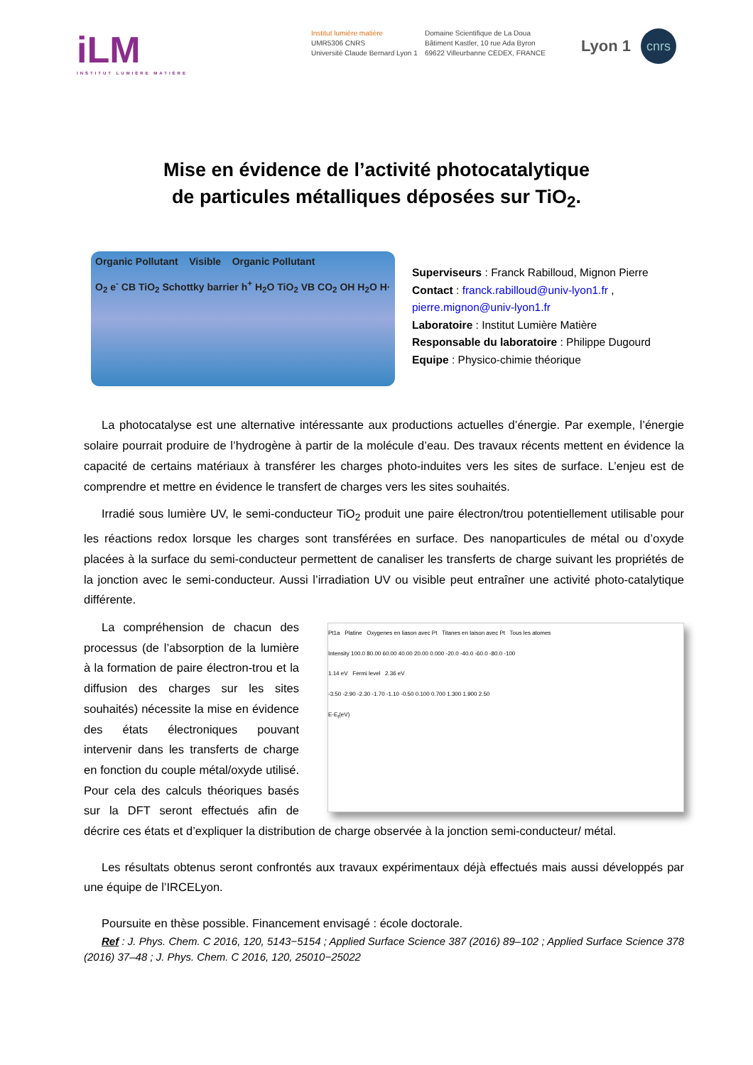iLM
INSTITUT LUMIÈRE MATIÈRE
Institut lumière matière
UMR5306 CNRS
Université Claude Bernard Lyon 1
Domaine Scientifique de La Doua
Bâtiment Kastler, 10 rue Ada Byron
69622 Villeurbanne CEDEX, FRANCE
Lyon 1
cnrs
Mise en évidence de l’activité photocatalytique
de particules métalliques déposées sur TiO<sub>2</sub>.
Organic Pollutant Visible Organic Pollutant
O<sub>2</sub> e<sup>-</sup> CB TiO<sub>2</sub> Schottky barrier h<sup>+</sup> H<sub>2</sub>O TiO<sub>2</sub> VB CO<sub>2</sub> OH H<sub>2</sub>O H·
Superviseurs : Franck Rabilloud, Mignon Pierre
Contact : franck.rabilloud@univ-lyon1.fr ,
pierre.mignon@univ-lyon1.fr
Laboratoire : Institut Lumière Matière
Responsable du laboratoire : Philippe Dugourd
Equipe : Physico-chimie théorique
La photocatalyse est une alternative intéressante aux productions actuelles d’énergie. Par exemple, l’énergie solaire pourrait produire de l’hydrogène à partir de la molécule d’eau. Des travaux récents mettent en évidence la capacité de certains matériaux à transférer les charges photo-induites vers les sites de surface. L’enjeu est de comprendre et mettre en évidence le transfert de charges vers les sites souhaités.
Irradié sous lumière UV, le semi-conducteur TiO<sub>2</sub> produit une paire électron/trou potentiellement utilisable pour les réactions redox lorsque les charges sont transférées en surface. Des nanoparticules de métal ou d’oxyde placées à la surface du semi-conducteur permettent de canaliser les transferts de charge suivant les propriétés de la jonction avec le semi-conducteur. Aussi l’irradiation UV ou visible peut entraîner une activité photo-catalytique différente.
Pt1a Platine Oxygenes en liason avec Pt Titanes en laison avec Pt Tous les atomes
Intensity 100.0 80.00 60.00 40.00 20.00 0.000 -20.0 -40.0 -60.0 -80.0 -100
1.14 eV Fermi level 2.36 eV
-3.50 -2.90 -2.30 -1.70 -1.10 -0.50 0.100 0.700 1.300 1.900 2.50
E-E<sub>f</sub>(eV)
La compréhension de chacun des processus (de l’absorption de la lumière à la formation de paire électron-trou et la diffusion des charges sur les sites souhaités) nécessite la mise en évidence des états électroniques pouvant intervenir dans les transferts de charge en fonction du couple métal/oxyde utilisé. Pour cela des calculs théoriques basés sur la DFT seront effectués afin de décrire ces états et d’expliquer la distribution de charge observée à la jonction semi-conducteur/ métal.
Les résultats obtenus seront confrontés aux travaux expérimentaux déjà effectués mais aussi développés par une équipe de l’IRCELyon.
Poursuite en thèse possible. Financement envisagé : école doctorale.
Ref : J. Phys. Chem. C 2016, 120, 5143−5154 ; Applied Surface Science 387 (2016) 89–102 ; Applied Surface Science 378 (2016) 37–48 ; J. Phys. Chem. C 2016, 120, 25010−25022